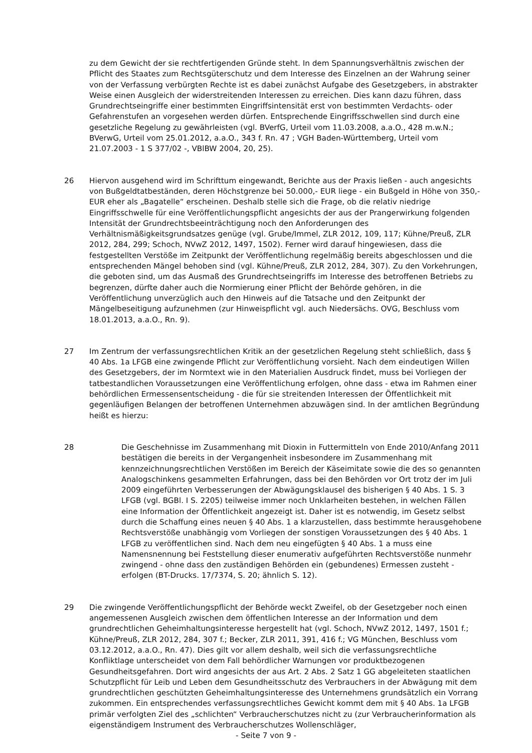zu dem Gewicht der sie rechtfertigenden Gründe steht. In dem Spannungsverhältnis zwischen der Pflicht des Staates zum Rechtsgüterschutz und dem Interesse des Einzelnen an der Wahrung seiner von der Verfassung verbürgten Rechte ist es dabei zunächst Aufgabe des Gesetzgebers, in abstrakter Weise einen Ausgleich der widerstreitenden Interessen zu erreichen. Dies kann dazu führen, dass Grundrechtseingriffe einer bestimmten Eingriffsintensität erst von bestimmten Verdachts- oder Gefahrenstufen an vorgesehen werden dürfen. Entsprechende Eingriffsschwellen sind durch eine gesetzliche Regelung zu gewährleisten (vgl. BVerfG, Urteil vom 11.03.2008, a.a.O., 428 m.w.N.; BVerwG, Urteil vom 25.01.2012, a.a.O., 343 f. Rn. 47 ; VGH Baden-Württemberg, Urteil vom 21.07.2003 - 1 S 377/02 -, VBlBW 2004, 20, 25).
26 Hiervon ausgehend wird im Schrifttum eingewandt, Berichte aus der Praxis ließen - auch angesichts von Bußgeldtatbeständen, deren Höchstgrenze bei 50.000,- EUR liege - ein Bußgeld in Höhe von 350,- EUR eher als „Bagatelle“ erscheinen. Deshalb stelle sich die Frage, ob die relativ niedrige Eingriffsschwelle für eine Veröffentlichungspflicht angesichts der aus der Prangerwirkung folgenden Intensität der Grundrechtsbeeinträchtigung noch den Anforderungen des Verhältnismäßigkeitsgrundsatzes genüge (vgl. Grube/Immel, ZLR 2012, 109, 117; Kühne/Preuß, ZLR 2012, 284, 299; Schoch, NVwZ 2012, 1497, 1502). Ferner wird darauf hingewiesen, dass die festgestellten Verstöße im Zeitpunkt der Veröffentlichung regelmäßig bereits abgeschlossen und die entsprechenden Mängel behoben sind (vgl. Kühne/Preuß, ZLR 2012, 284, 307). Zu den Vorkehrungen, die geboten sind, um das Ausmaß des Grundrechtseingriffs im Interesse des betroffenen Betriebs zu begrenzen, dürfte daher auch die Normierung einer Pflicht der Behörde gehören, in die Veröffentlichung unverzüglich auch den Hinweis auf die Tatsache und den Zeitpunkt der Mängelbeseitigung aufzunehmen (zur Hinweispflicht vgl. auch Niedersächs. OVG, Beschluss vom 18.01.2013, a.a.O., Rn. 9).
27 Im Zentrum der verfassungsrechtlichen Kritik an der gesetzlichen Regelung steht schließlich, dass § 40 Abs. 1a LFGB eine zwingende Pflicht zur Veröffentlichung vorsieht. Nach dem eindeutigen Willen des Gesetzgebers, der im Normtext wie in den Materialien Ausdruck findet, muss bei Vorliegen der tatbestandlichen Voraussetzungen eine Veröffentlichung erfolgen, ohne dass - etwa im Rahmen einer behördlichen Ermessensentscheidung - die für sie streitenden Interessen der Öffentlichkeit mit gegenläufigen Belangen der betroffenen Unternehmen abzuwägen sind. In der amtlichen Begründung heißt es hierzu:
28 Die Geschehnisse im Zusammenhang mit Dioxin in Futtermitteln von Ende 2010/Anfang 2011 bestätigen die bereits in der Vergangenheit insbesondere im Zusammenhang mit kennzeichnungsrechtlichen Verstößen im Bereich der Käseimitate sowie die des so genannten Analogschinkens gesammelten Erfahrungen, dass bei den Behörden vor Ort trotz der im Juli 2009 eingeführten Verbesserungen der Abwägungsklausel des bisherigen § 40 Abs. 1 S. 3 LFGB (vgl. BGBl. I S. 2205) teilweise immer noch Unklarheiten bestehen, in welchen Fällen eine Information der Öffentlichkeit angezeigt ist. Daher ist es notwendig, im Gesetz selbst durch die Schaffung eines neuen § 40 Abs. 1 a klarzustellen, dass bestimmte herausgehobene Rechtsverstöße unabhängig vom Vorliegen der sonstigen Voraussetzungen des § 40 Abs. 1 LFGB zu veröffentlichen sind. Nach dem neu eingefügten § 40 Abs. 1 a muss eine Namensnennung bei Feststellung dieser enumerativ aufgeführten Rechtsverstöße nunmehr zwingend - ohne dass den zuständigen Behörden ein (gebundenes) Ermessen zusteht - erfolgen (BT-Drucks. 17/7374, S. 20; ähnlich S. 12).
29 Die zwingende Veröffentlichungspflicht der Behörde weckt Zweifel, ob der Gesetzgeber noch einen angemessenen Ausgleich zwischen dem öffentlichen Interesse an der Information und dem grundrechtlichen Geheimhaltungsinteresse hergestellt hat (vgl. Schoch, NVwZ 2012, 1497, 1501 f.; Kühne/Preuß, ZLR 2012, 284, 307 f.; Becker, ZLR 2011, 391, 416 f.; VG München, Beschluss vom 03.12.2012, a.a.O., Rn. 47). Dies gilt vor allem deshalb, weil sich die verfassungsrechtliche Konfliktlage unterscheidet von dem Fall behördlicher Warnungen vor produktbezogenen Gesundheitsgefahren. Dort wird angesichts der aus Art. 2 Abs. 2 Satz 1 GG abgeleiteten staatlichen Schutzpflicht für Leib und Leben dem Gesundheitsschutz des Verbrauchers in der Abwägung mit dem grundrechtlichen geschützten Geheimhaltungsinteresse des Unternehmens grundsätzlich ein Vorrang zukommen. Ein entsprechendes verfassungsrechtliches Gewicht kommt dem mit § 40 Abs. 1a LFGB primär verfolgten Ziel des „schlichten“ Verbraucherschutzes nicht zu (zur Verbraucherinformation als eigenständigem Instrument des Verbraucherschutzes Wollenschläger,
- Seite 7 von 9 -